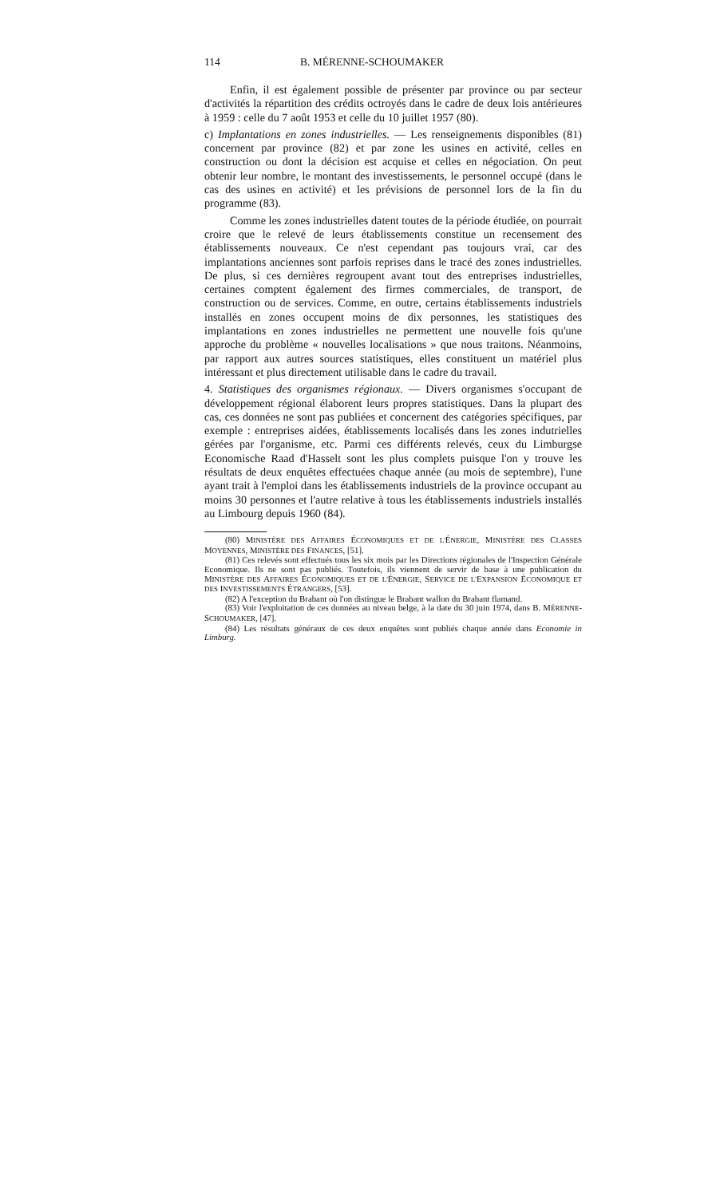114 B. MÉRENNE-SCHOUMAKER
Enfin, il est également possible de présenter par province ou par secteur d'activités la répartition des crédits octroyés dans le cadre de deux lois antérieures à 1959 : celle du 7 août 1953 et celle du 10 juillet 1957 (80).
c) Implantations en zones industrielles. — Les renseignements disponibles (81) concernent par province (82) et par zone les usines en activité, celles en construction ou dont la décision est acquise et celles en négociation. On peut obtenir leur nombre, le montant des investissements, le personnel occupé (dans le cas des usines en activité) et les prévisions de personnel lors de la fin du programme (83).
Comme les zones industrielles datent toutes de la période étudiée, on pourrait croire que le relevé de leurs établissements constitue un recensement des établissements nouveaux. Ce n'est cependant pas toujours vrai, car des implantations anciennes sont parfois reprises dans le tracé des zones industrielles. De plus, si ces dernières regroupent avant tout des entreprises industrielles, certaines comptent également des firmes commerciales, de transport, de construction ou de services. Comme, en outre, certains établissements industriels installés en zones occupent moins de dix personnes, les statistiques des implantations en zones industrielles ne permettent une nouvelle fois qu'une approche du problème « nouvelles localisations » que nous traitons. Néanmoins, par rapport aux autres sources statistiques, elles constituent un matériel plus intéressant et plus directement utilisable dans le cadre du travail.
4. Statistiques des organismes régionaux. — Divers organismes s'occupant de développement régional élaborent leurs propres statistiques. Dans la plupart des cas, ces données ne sont pas publiées et concernent des catégories spécifiques, par exemple : entreprises aidées, établissements localisés dans les zones indutrielles gérées par l'organisme, etc. Parmi ces différents relevés, ceux du Limburgse Economische Raad d'Hasselt sont les plus complets puisque l'on y trouve les résultats de deux enquêtes effectuées chaque année (au mois de septembre), l'une ayant trait à l'emploi dans les établissements industriels de la province occupant au moins 30 personnes et l'autre relative à tous les établissements industriels installés au Limbourg depuis 1960 (84).
(80) MINISTÈRE DES AFFAIRES ÉCONOMIQUES ET DE L'ÉNERGIE, MINISTÈRE DES CLASSES MOYENNES, MINISTÈRE DES FINANCES, [51].
(81) Ces relevés sont effectués tous les six mois par les Directions régionales de l'Inspection Générale Economique. Ils ne sont pas publiés. Toutefois, ils viennent de servir de base à une publication du MINISTÈRE DES AFFAIRES ÉCONOMIQUES ET DE L'ÉNERGIE, SERVICE DE L'EXPANSION ÉCONOMIQUE ET DES INVESTISSEMENTS ÉTRANGERS, [53].
(82) A l'exception du Brabant où l'on distingue le Brabant wallon du Brabant flamand.
(83) Voir l'exploitation de ces données au niveau belge, à la date du 30 juin 1974, dans B. MÉRENNE-SCHOUMAKER, [47].
(84) Les résultats généraux de ces deux enquêtes sont publiés chaque année dans Economie in Limburg.